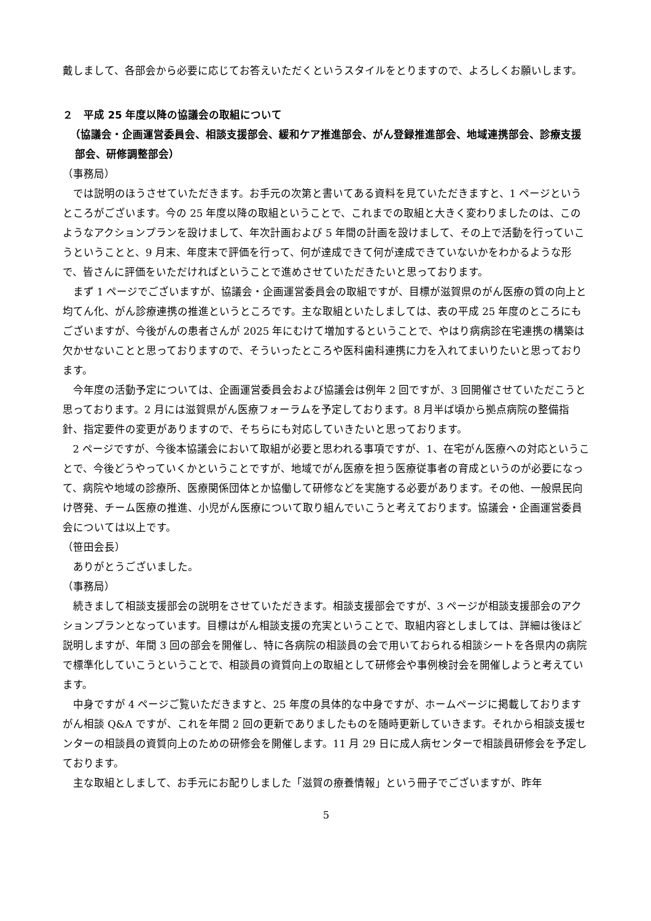戴しまして、各部会から必要に応じてお答えいただくというスタイルをとりますので、よろしくお願いします。
２　平成 25 年度以降の協議会の取組について
（協議会・企画運営委員会、相談支援部会、緩和ケア推進部会、がん登録推進部会、地域連携部会、診療支援部会、研修調整部会）
（事務局）
では説明のほうさせていただきます。お手元の次第と書いてある資料を見ていただきますと、1 ページというところがございます。今の 25 年度以降の取組ということで、これまでの取組と大きく変わりましたのは、このようなアクションプランを設けまして、年次計画および 5 年間の計画を設けまして、その上で活動を行っていこうということと、9 月末、年度末で評価を行って、何が達成できて何が達成できていないかをわかるような形で、皆さんに評価をいただければということで進めさせていただきたいと思っております。
まず 1 ページでございますが、協議会・企画運営委員会の取組ですが、目標が滋賀県のがん医療の質の向上と均てん化、がん診療連携の推進というところです。主な取組といたしましては、表の平成 25 年度のところにもございますが、今後がんの患者さんが 2025 年にむけて増加するということで、やはり病病診在宅連携の構築は欠かせないことと思っておりますので、そういったところや医科歯科連携に力を入れてまいりたいと思っております。
今年度の活動予定については、企画運営委員会および協議会は例年 2 回ですが、3 回開催させていただこうと思っております。2 月には滋賀県がん医療フォーラムを予定しております。8 月半ば頃から拠点病院の整備指針、指定要件の変更がありますので、そちらにも対応していきたいと思っております。
2 ページですが、今後本協議会において取組が必要と思われる事項ですが、1、在宅がん医療への対応ということで、今後どうやっていくかということですが、地域でがん医療を担う医療従事者の育成というのが必要になって、病院や地域の診療所、医療関係団体とか協働して研修などを実施する必要があります。その他、一般県民向け啓発、チーム医療の推進、小児がん医療について取り組んでいこうと考えております。協議会・企画運営委員会については以上です。
（笹田会長）
ありがとうございました。
（事務局）
続きまして相談支援部会の説明をさせていただきます。相談支援部会ですが、3 ページが相談支援部会のアクションプランとなっています。目標はがん相談支援の充実ということで、取組内容としましては、詳細は後ほど説明しますが、年間 3 回の部会を開催し、特に各病院の相談員の会で用いておられる相談シートを各県内の病院で標準化していこうということで、相談員の資質向上の取組として研修会や事例検討会を開催しようと考えています。
中身ですが 4 ページご覧いただきますと、25 年度の具体的な中身ですが、ホームページに掲載しておりますがん相談 Q&A ですが、これを年間 2 回の更新でありましたものを随時更新していきます。それから相談支援センターの相談員の資質向上のための研修会を開催します。11 月 29 日に成人病センターで相談員研修会を予定しております。
主な取組としまして、お手元にお配りしました「滋賀の療養情報」という冊子でございますが、昨年
5